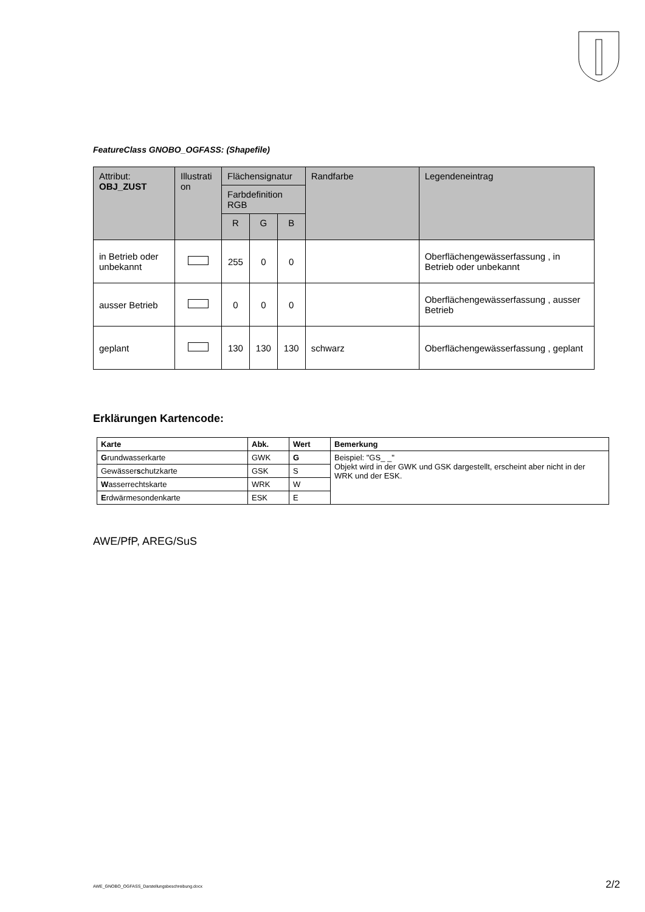FeatureClass GNOBO_OGFASS: (Shapefile)
| Attribut: OBJ_ZUST | Illustrati on | Flächensignatur | | | Randfarbe | Legendeneintrag |
| --- | --- | --- | --- | --- | --- | --- |
| | | Farbdefinition RGB | | | | |
| | | R | G | B | | |
| in Betrieb oder unbekannt | | 255 | 0 | 0 | | Oberflächengewässerfassung , in Betrieb oder unbekannt |
| ausser Betrieb | | 0 | 0 | 0 | | Oberflächengewässerfassung , ausser Betrieb |
| geplant | | 130 | 130 | 130 | schwarz | Oberflächengewässerfassung , geplant |
Erklärungen Kartencode:
| Karte | Abk. | Wert | Bemerkung |
| --- | --- | --- | --- |
| G rundwasserkarte | GWK | G | Beispiel: "GS_ _" Objekt wird in der GWK und GSK dargestellt, erscheint aber nicht in der WRK und der ESK. |
| Gewässer s chutzkarte | GSK | S | |
| W asserrechtskarte | WRK | W | |
| E rdwärmesondenkarte | ESK | E | |
AWE/PfP, AREG/SuS
AWE_GNOBO_OGFASS_Darstellungsbeschreibung.docx 2/2